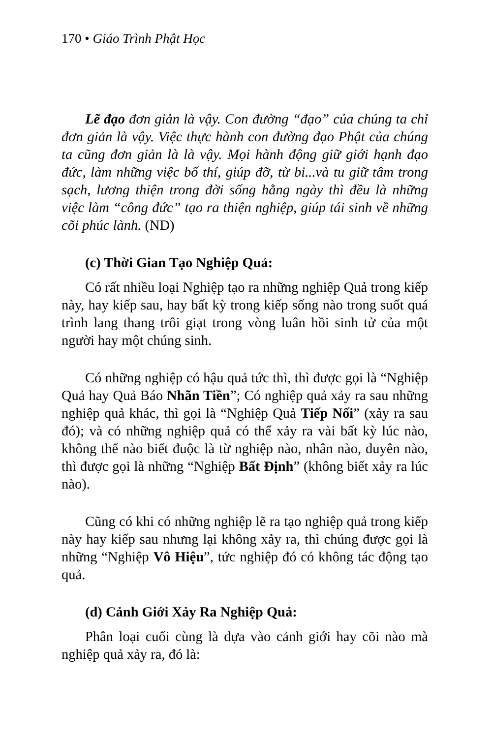170 • Giáo Trình Phật Học
Lẽ đạo đơn giản là vậy. Con đường “đạo” của chúng ta chỉ đơn giản là vậy. Việc thực hành con đường đạo Phật của chúng ta cũng đơn giản là là vậy. Mọi hành động giữ giới hạnh đạo đức, làm những việc bố thí, giúp đỡ, từ bi...và tu giữ tâm trong sạch, lương thiện trong đời sống hằng ngày thì đều là những việc làm “công đức” tạo ra thiện nghiệp, giúp tái sinh về những cõi phúc lành. (ND)
(c) Thời Gian Tạo Nghiệp Quả:
Có rất nhiều loại Nghiệp tạo ra những nghiệp Quả trong kiếp này, hay kiếp sau, hay bất kỳ trong kiếp sống nào trong suốt quá trình lang thang trôi giạt trong vòng luân hồi sinh tử của một người hay một chúng sinh.
Có những nghiệp có hậu quả tức thì, thì được gọi là “Nghiệp Quả hay Quả Báo Nhãn Tiền”; Có nghiệp quả xảy ra sau những nghiệp quả khác, thì gọi là “Nghiệp Quả Tiếp Nối” (xảy ra sau đó); và có những nghiệp quả có thể xảy ra vài bất kỳ lúc nào, không thể nào biết đuộc là từ nghiệp nào, nhân nào, duyên nào, thì được gọi là những “Nghiệp Bất Định” (không biết xảy ra lúc nào).
Cũng có khi có những nghiệp lẽ ra tạo nghiệp quả trong kiếp này hay kiếp sau nhưng lại không xảy ra, thì chúng được gọi là những “Nghiệp Vô Hiệu”, tức nghiệp đó có không tác động tạo quả.
(d) Cảnh Giới Xảy Ra Nghiệp Quả:
Phân loại cuối cùng là dựa vào cảnh giới hay cõi nào mà nghiệp quả xảy ra, đó là: